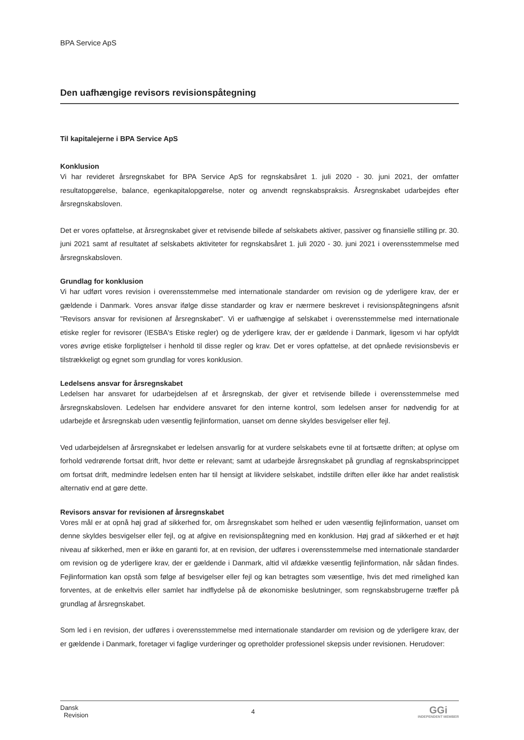BPA Service ApS
Den uafhængige revisors revisionspåtegning
Til kapitalejerne i BPA Service ApS
Konklusion
Vi har revideret årsregnskabet for BPA Service ApS for regnskabsåret 1. juli 2020 - 30. juni 2021, der omfatter resultatopgørelse, balance, egenkapitalopgørelse, noter og anvendt regnskabspraksis. Årsregnskabet udarbejdes efter årsregnskabsloven.
Det er vores opfattelse, at årsregnskabet giver et retvisende billede af selskabets aktiver, passiver og finansielle stilling pr. 30. juni 2021 samt af resultatet af selskabets aktiviteter for regnskabsåret 1. juli 2020 - 30. juni 2021 i overensstemmelse med årsregnskabsloven.
Grundlag for konklusion
Vi har udført vores revision i overensstemmelse med internationale standarder om revision og de yderligere krav, der er gældende i Danmark. Vores ansvar ifølge disse standarder og krav er nærmere beskrevet i revisionspåtegningens afsnit "Revisors ansvar for revisionen af årsregnskabet". Vi er uafhængige af selskabet i overensstemmelse med internationale etiske regler for revisorer (IESBA's Etiske regler) og de yderligere krav, der er gældende i Danmark, ligesom vi har opfyldt vores øvrige etiske forpligtelser i henhold til disse regler og krav. Det er vores opfattelse, at det opnåede revisionsbevis er tilstrækkeligt og egnet som grundlag for vores konklusion.
Ledelsens ansvar for årsregnskabet
Ledelsen har ansvaret for udarbejdelsen af et årsregnskab, der giver et retvisende billede i overensstemmelse med årsregnskabsloven. Ledelsen har endvidere ansvaret for den interne kontrol, som ledelsen anser for nødvendig for at udarbejde et årsregnskab uden væsentlig fejlinformation, uanset om denne skyldes besvigelser eller fejl.
Ved udarbejdelsen af årsregnskabet er ledelsen ansvarlig for at vurdere selskabets evne til at fortsætte driften; at oplyse om forhold vedrørende fortsat drift, hvor dette er relevant; samt at udarbejde årsregnskabet på grundlag af regnskabsprincippet om fortsat drift, medmindre ledelsen enten har til hensigt at likvidere selskabet, indstille driften eller ikke har andet realistisk alternativ end at gøre dette.
Revisors ansvar for revisionen af årsregnskabet
Vores mål er at opnå høj grad af sikkerhed for, om årsregnskabet som helhed er uden væsentlig fejlinformation, uanset om denne skyldes besvigelser eller fejl, og at afgive en revisionspåtegning med en konklusion. Høj grad af sikkerhed er et højt niveau af sikkerhed, men er ikke en garanti for, at en revision, der udføres i overensstemmelse med internationale standarder om revision og de yderligere krav, der er gældende i Danmark, altid vil afdække væsentlig fejlinformation, når sådan findes. Fejlinformation kan opstå som følge af besvigelser eller fejl og kan betragtes som væsentlige, hvis det med rimelighed kan forventes, at de enkeltvis eller samlet har indflydelse på de økonomiske beslutninger, som regnskabsbrugerne træffer på grundlag af årsregnskabet.
Som led i en revision, der udføres i overensstemmelse med internationale standarder om revision og de yderligere krav, der er gældende i Danmark, foretager vi faglige vurderinger og opretholder professionel skepsis under revisionen. Herudover:
Dansk
Revision
4
GGi
INDEPENDENT MEMBER